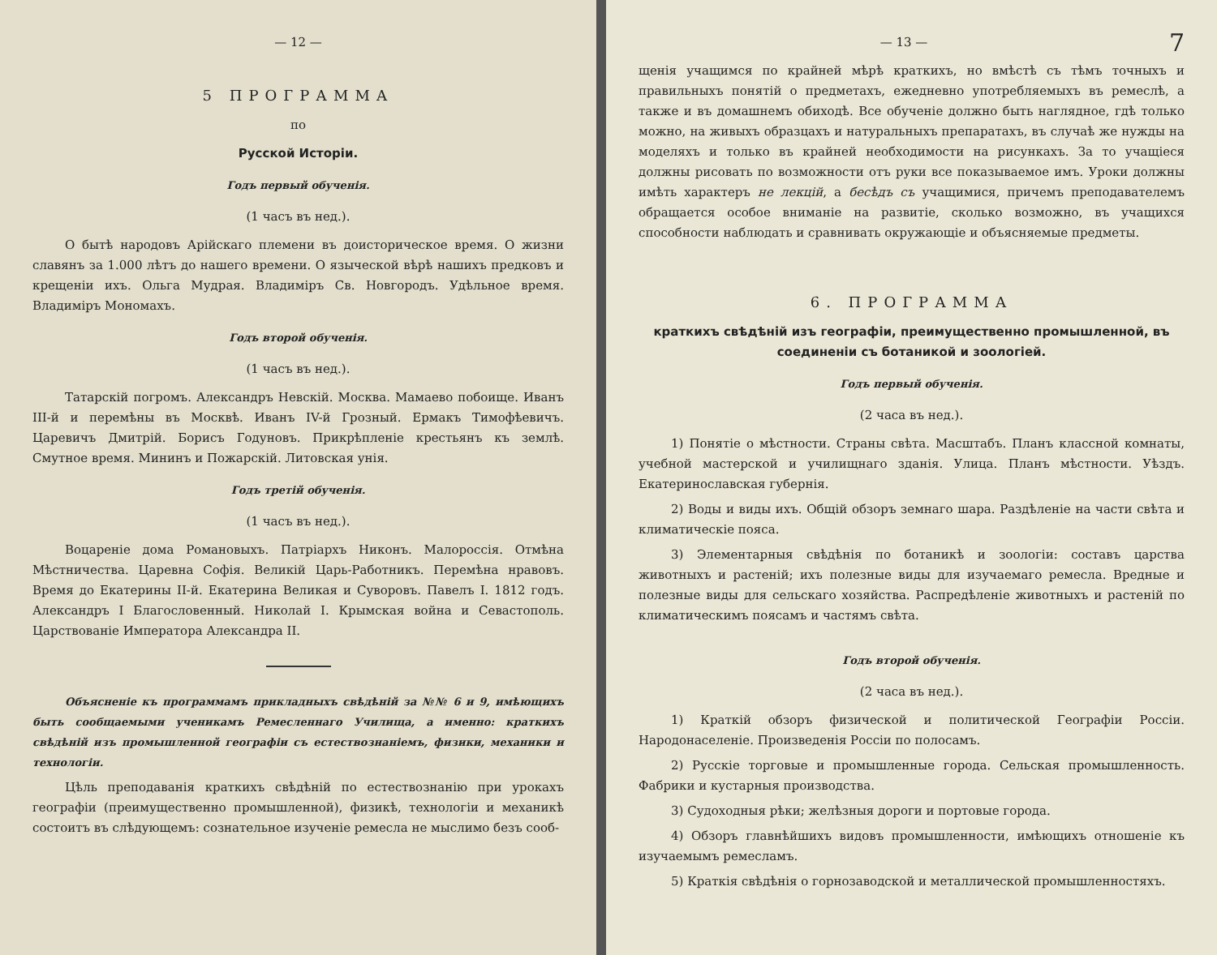— 12 —
5 ПРОГРАММА
по
Русской Исторіи.
Годъ первый обученія.
(1 часъ въ нед.).
О бытѣ народовъ Арійскаго племени въ доисторическое время. О жизни славянъ за 1.000 лѣтъ до нашего времени. О языческой вѣрѣ нашихъ предковъ и крещеніи ихъ. Ольга Мудрая. Владиміръ Св. Новгородъ. Удѣльное время. Владиміръ Мономахъ.
Годъ второй обученія.
(1 часъ въ нед.).
Татарскій погромъ. Александръ Невскій. Москва. Мамаево побоище. Иванъ III-й и перемѣны въ Москвѣ. Иванъ IV-й Грозный. Ермакъ Тимофѣевичъ. Царевичъ Дмитрій. Борисъ Годуновъ. Прикрѣпленіе крестьянъ къ землѣ. Смутное время. Мининъ и Пожарскій. Литовская унія.
Годъ третій обученія.
(1 часъ въ нед.).
Воцареніе дома Романовыхъ. Патріархъ Никонъ. Малороссія. Отмѣна Мѣстничества. Царевна Софія. Великій Царь-Работникъ. Перемѣна нравовъ. Время до Екатерины II-й. Екатерина Великая и Суворовъ. Павелъ I. 1812 годъ. Александръ I Благословенный. Николай I. Крымская война и Севастополь. Царствованіе Императора Александра II.
Объясненіе къ программамъ прикладныхъ свѣдѣній за №№ 6 и 9, имѣющихъ быть сообщаемыми ученикамъ Ремесленнаго Училища, а именно: краткихъ свѣдѣній изъ промышленной географіи съ естествознаніемъ, физики, механики и технологіи.
Цѣль преподаванія краткихъ свѣдѣній по естествознанію при урокахъ географіи (преимущественно промышленной), физикѣ, технологіи и механикѣ состоитъ въ слѣдующемъ: сознательное изученіе ремесла не мыслимо безъ сооб-
— 13 — 7
щенія учащимся по крайней мѣрѣ краткихъ, но вмѣстѣ съ тѣмъ точныхъ и правильныхъ понятій о предметахъ, ежедневно употребляемыхъ въ ремеслѣ, а также и въ домашнемъ обиходѣ. Все обученіе должно быть наглядное, гдѣ только можно, на живыхъ образцахъ и натуральныхъ препаратахъ, въ случаѣ же нужды на моделяхъ и только въ крайней необходимости на рисункахъ. За то учащіеся должны рисовать по возможности отъ руки все показываемое имъ. Уроки должны имѣть характеръ не лекцій, а бесѣдъ съ учащимися, причемъ преподавателемъ обращается особое вниманіе на развитіе, сколько возможно, въ учащихся способности наблюдать и сравнивать окружающіе и объясняемые предметы.
6. ПРОГРАММА
краткихъ свѣдѣній изъ географіи, преимущественно промышленной, въ соединеніи съ ботаникой и зоологіей.
Годъ первый обученія.
(2 часа въ нед.).
1) Понятіе о мѣстности. Страны свѣта. Масштабъ. Планъ классной комнаты, учебной мастерской и училищнаго зданія. Улица. Планъ мѣстности. Уѣздъ. Екатеринославская губернія.
2) Воды и виды ихъ. Общій обзоръ земнаго шара. Раздѣленіе на части свѣта и климатическіе пояса.
3) Элементарныя свѣдѣнія по ботаникѣ и зоологіи: составъ царства животныхъ и растеній; ихъ полезные виды для изучаемаго ремесла. Вредные и полезные виды для сельскаго хозяйства. Распредѣленіе животныхъ и растеній по климатическимъ поясамъ и частямъ свѣта.
Годъ второй обученія.
(2 часа въ нед.).
1) Краткій обзоръ физической и политической Географіи Россіи. Народонаселеніе. Произведенія Россіи по полосамъ.
2) Русскіе торговые и промышленные города. Сельская промышленность. Фабрики и кустарныя производства.
3) Судоходныя рѣки; желѣзныя дороги и портовые города.
4) Обзоръ главнѣйшихъ видовъ промышленности, имѣющихъ отношеніе къ изучаемымъ ремесламъ.
5) Краткія свѣдѣнія о горнозаводской и металлической промышленностяхъ.